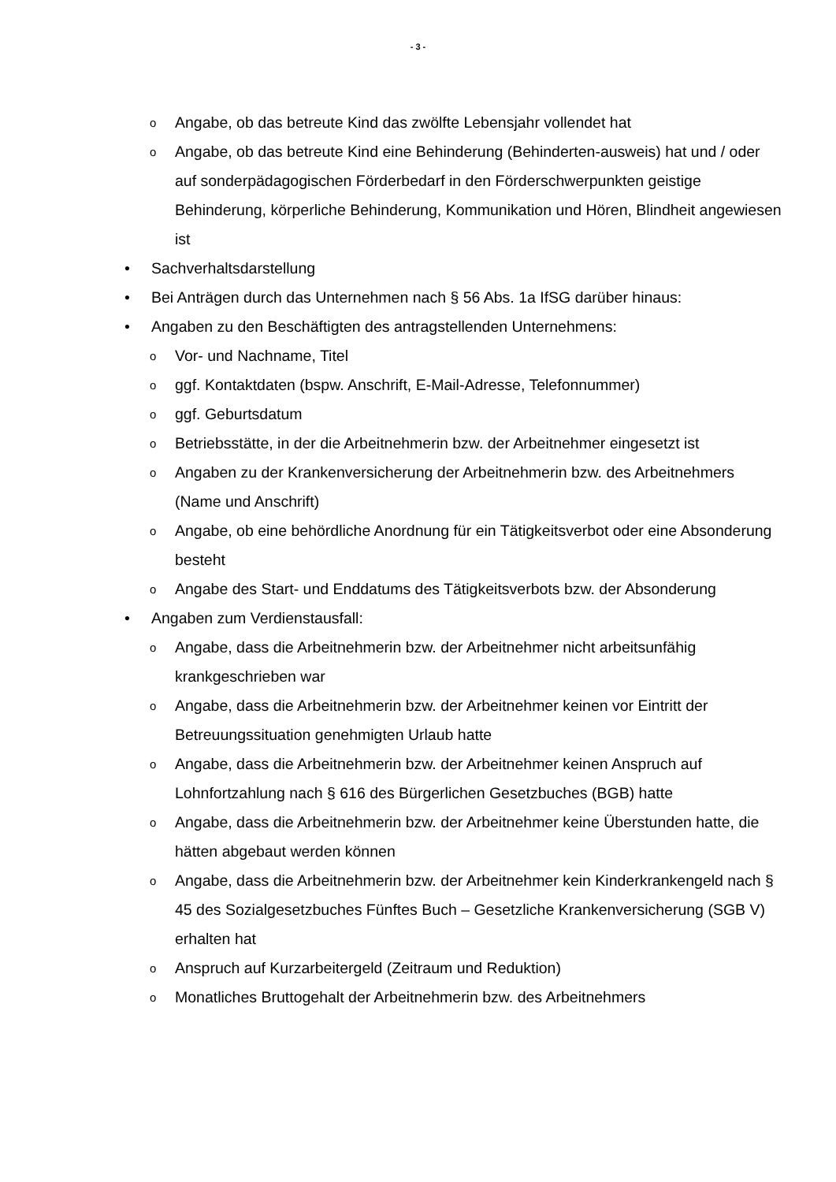- 3 -
o Angabe, ob das betreute Kind das zwölfte Lebensjahr vollendet hat
o Angabe, ob das betreute Kind eine Behinderung (Behinderten-ausweis) hat und / oder auf sonderpädagogischen Förderbedarf in den Förderschwerpunkten geistige Behinderung, körperliche Behinderung, Kommunikation und Hören, Blindheit angewiesen ist
• Sachverhaltsdarstellung
• Bei Anträgen durch das Unternehmen nach § 56 Abs. 1a IfSG darüber hinaus:
• Angaben zu den Beschäftigten des antragstellenden Unternehmens:
o Vor- und Nachname, Titel
oggf. Kontaktdaten (bspw. Anschrift, E-Mail-Adresse, Telefonnummer)
oggf. Geburtsdatum
o Betriebsstätte, in der die Arbeitnehmerin bzw. der Arbeitnehmer eingesetzt ist
o Angaben zu der Krankenversicherung der Arbeitnehmerin bzw. des Arbeitnehmers (Name und Anschrift)
o Angabe, ob eine behördliche Anordnung für ein Tätigkeitsverbot oder eine Absonderung besteht
o Angabe des Start- und Enddatums des Tätigkeitsverbots bzw. der Absonderung
• Angaben zum Verdienstausfall:
o Angabe, dass die Arbeitnehmerin bzw. der Arbeitnehmer nicht arbeitsunfähig krankgeschrieben war
o Angabe, dass die Arbeitnehmerin bzw. der Arbeitnehmer keinen vor Eintritt der Betreuungssituation genehmigten Urlaub hatte
o Angabe, dass die Arbeitnehmerin bzw. der Arbeitnehmer keinen Anspruch auf Lohnfortzahlung nach § 616 des Bürgerlichen Gesetzbuches (BGB) hatte
o Angabe, dass die Arbeitnehmerin bzw. der Arbeitnehmer keine Überstunden hatte, die hätten abgebaut werden können
o Angabe, dass die Arbeitnehmerin bzw. der Arbeitnehmer kein Kinderkrankengeld nach § 45 des Sozialgesetzbuches Fünftes Buch – Gesetzliche Krankenversicherung (SGB V) erhalten hat
o Anspruch auf Kurzarbeitergeld (Zeitraum und Reduktion)
o Monatliches Bruttogehalt der Arbeitnehmerin bzw. des Arbeitnehmers